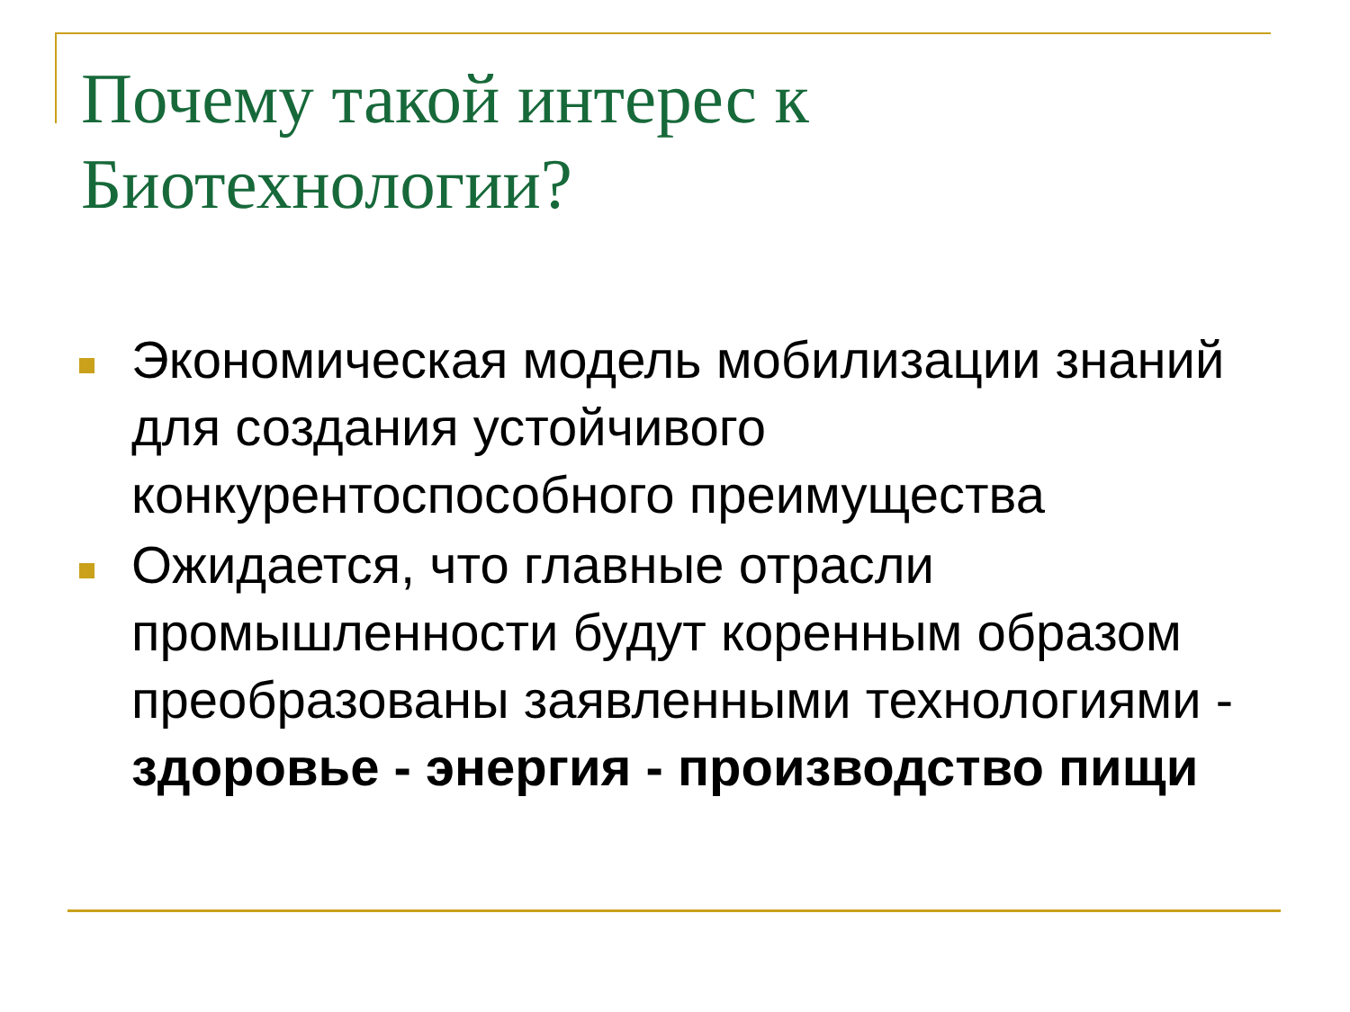Почему такой интерес к Биотехнологии?
Экономическая модель мобилизации знаний для создания устойчивого конкурентоспособного преимущества
Ожидается, что главные отрасли промышленности будут коренным образом преобразованы заявленными технологиями - здоровье - энергия - производство пищи